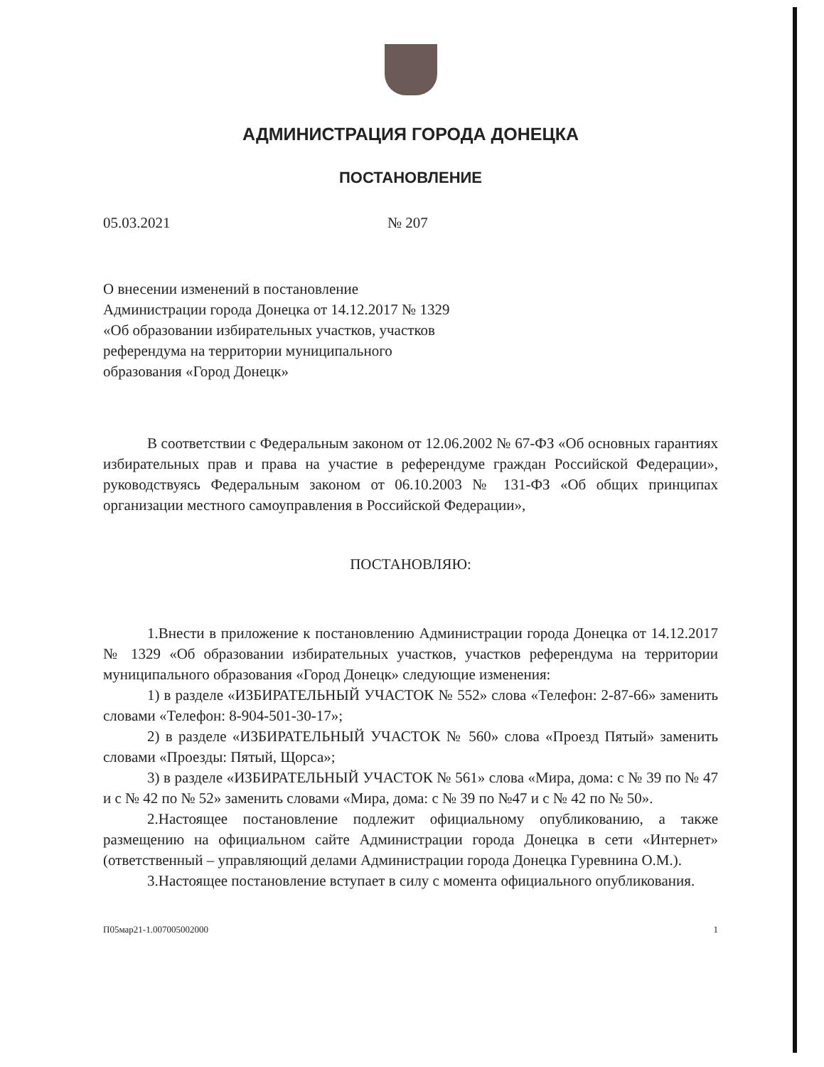АДМИНИСТРАЦИЯ ГОРОДА ДОНЕЦКА
ПОСТАНОВЛЕНИЕ
05.03.2021 № 207
О внесении изменений в постановление Администрации города Донецка от 14.12.2017 № 1329 «Об образовании избирательных участков, участков референдума на территории муниципального образования «Город Донецк»
В соответствии с Федеральным законом от 12.06.2002 № 67-ФЗ «Об основных гарантиях избирательных прав и права на участие в референдуме граждан Российской Федерации», руководствуясь Федеральным законом от 06.10.2003 № 131-ФЗ «Об общих принципах организации местного самоуправления в Российской Федерации»,
ПОСТАНОВЛЯЮ:
1.Внести в приложение к постановлению Администрации города Донецка от 14.12.2017 № 1329 «Об образовании избирательных участков, участков референдума на территории муниципального образования «Город Донецк» следующие изменения:
1) в разделе «ИЗБИРАТЕЛЬНЫЙ УЧАСТОК № 552» слова «Телефон: 2-87-66» заменить словами «Телефон: 8-904-501-30-17»;
2) в разделе «ИЗБИРАТЕЛЬНЫЙ УЧАСТОК № 560» слова «Проезд Пятый» заменить словами «Проезды: Пятый, Щорса»;
3) в разделе «ИЗБИРАТЕЛЬНЫЙ УЧАСТОК № 561» слова «Мира, дома: с № 39 по № 47 и с № 42 по № 52» заменить словами «Мира, дома: с № 39 по №47 и с № 42 по № 50».
2.Настоящее постановление подлежит официальному опубликованию, а также размещению на официальном сайте Администрации города Донецка в сети «Интернет» (ответственный – управляющий делами Администрации города Донецка Гуревнина О.М.).
3.Настоящее постановление вступает в силу с момента официального опубликования.
П05мар21-1.007005002000 1